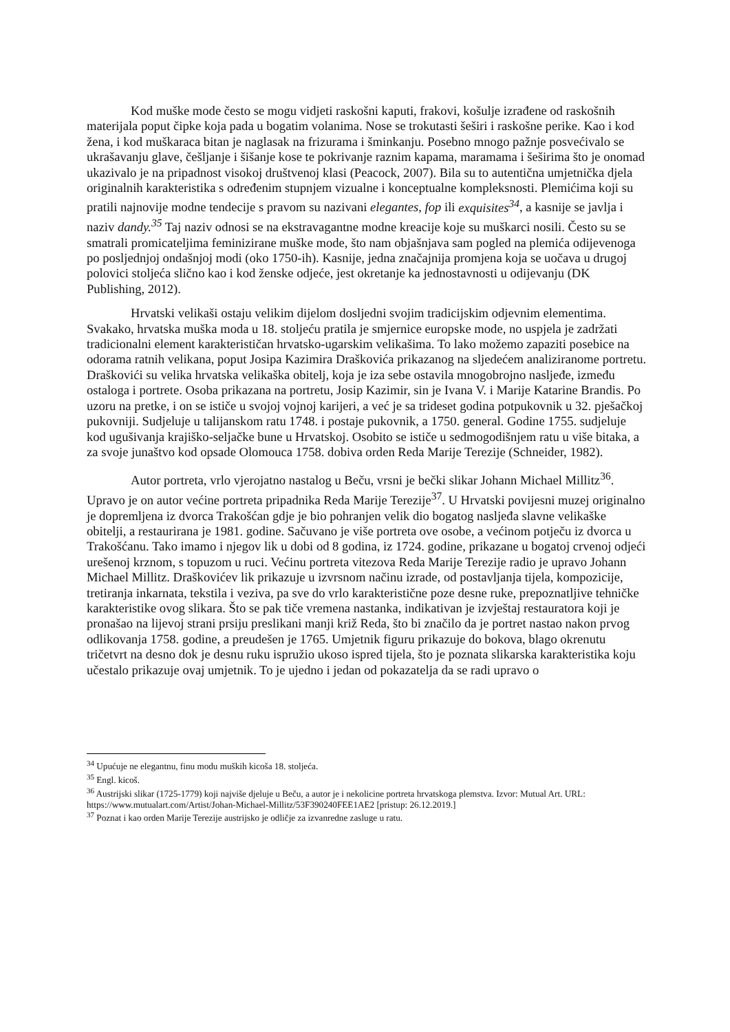Kod muške mode često se mogu vidjeti raskošni kaputi, frakovi, košulje izrađene od raskošnih materijala poput čipke koja pada u bogatim volanima. Nose se trokutasti šeširi i raskošne perike. Kao i kod žena, i kod muškaraca bitan je naglasak na frizurama i šminkanju. Posebno mnogo pažnje posvećivalo se ukrašavanju glave, češljanje i šišanje kose te pokrivanje raznim kapama, maramama i šeširima što je onomad ukazivalo je na pripadnost visokoj društvenoj klasi (Peacock, 2007). Bila su to autentična umjetnička djela originalnih karakteristika s određenim stupnjem vizualne i konceptualne kompleksnosti. Plemićima koji su pratili najnovije modne tendecije s pravom su nazivani elegantes, fop ili exquisites<sup>34</sup>, a kasnije se javlja i naziv dandy.<sup>35</sup> Taj naziv odnosi se na ekstravagantne modne kreacije koje su muškarci nosili. Često su se smatrali promicateljima feminizirane muške mode, što nam objašnjava sam pogled na plemića odijevenoga po posljednjoj ondašnjoj modi (oko 1750-ih). Kasnije, jedna značajnija promjena koja se uočava u drugoj polovici stoljeća slično kao i kod ženske odjeće, jest okretanje ka jednostavnosti u odijevanju (DK Publishing, 2012).
Hrvatski velikaši ostaju velikim dijelom dosljedni svojim tradicijskim odjevnim elementima. Svakako, hrvatska muška moda u 18. stoljeću pratila je smjernice europske mode, no uspjela je zadržati tradicionalni element karakterističan hrvatsko-ugarskim velikašima. To lako možemo zapaziti posebice na odorama ratnih velikana, poput Josipa Kazimira Draškovića prikazanog na sljedećem analiziranome portretu. Draškovići su velika hrvatska velikaška obitelj, koja je iza sebe ostavila mnogobrojno nasljeđe, između ostaloga i portrete. Osoba prikazana na portretu, Josip Kazimir, sin je Ivana V. i Marije Katarine Brandis. Po uzoru na pretke, i on se ističe u svojoj vojnoj karijeri, a već je sa trideset godina potpukovnik u 32. pješačkoj pukovniji. Sudjeluje u talijanskom ratu 1748. i postaje pukovnik, a 1750. general. Godine 1755. sudjeluje kod ugušivanja krajiško-seljačke bune u Hrvatskoj. Osobito se ističe u sedmogodišnjem ratu u više bitaka, a za svoje junaštvo kod opsade Olomouca 1758. dobiva orden Reda Marije Terezije (Schneider, 1982).
Autor portreta, vrlo vjerojatno nastalog u Beču, vrsni je bečki slikar Johann Michael Millitz<sup>36</sup>. Upravo je on autor većine portreta pripadnika Reda Marije Terezije<sup>37</sup>. U Hrvatski povijesni muzej originalno je dopremljena iz dvorca Trakošćan gdje je bio pohranjen velik dio bogatog nasljeđa slavne velikaške obitelji, a restaurirana je 1981. godine. Sačuvano je više portreta ove osobe, a većinom potječu iz dvorca u Trakošćanu. Tako imamo i njegov lik u dobi od 8 godina, iz 1724. godine, prikazane u bogatoj crvenoj odjeći urešenoj krznom, s topuzom u ruci. Većinu portreta vitezova Reda Marije Terezije radio je upravo Johann Michael Millitz. Draškovićev lik prikazuje u izvrsnom načinu izrade, od postavljanja tijela, kompozicije, tretiranja inkarnata, tekstila i veziva, pa sve do vrlo karakteristične poze desne ruke, prepoznatljive tehničke karakteristike ovog slikara. Što se pak tiče vremena nastanka, indikativan je izvještaj restauratora koji je pronašao na lijevoj strani prsiju preslikani manji križ Reda, što bi značilo da je portret nastao nakon prvog odlikovanja 1758. godine, a preudešen je 1765. Umjetnik figuru prikazuje do bokova, blago okrenutu tričetvrt na desno dok je desnu ruku ispružio ukoso ispred tijela, što je poznata slikarska karakteristika koju učestalo prikazuje ovaj umjetnik. To je ujedno i jedan od pokazatelja da se radi upravo o
<sup>34</sup> Upućuje ne elegantnu, finu modu muških kicoša 18. stoljeća.
<sup>35</sup> Engl. kicoš.
<sup>36</sup> Austrijski slikar (1725-1779) koji najviše djeluje u Beču, a autor je i nekolicine portreta hrvatskoga plemstva. Izvor: Mutual Art. URL: https://www.mutualart.com/Artist/Johan-Michael-Millitz/53F390240FEE1AE2 [pristup: 26.12.2019.]
<sup>37</sup> Poznat i kao orden Marije Terezije austrijsko je odličje za izvanredne zasluge u ratu.